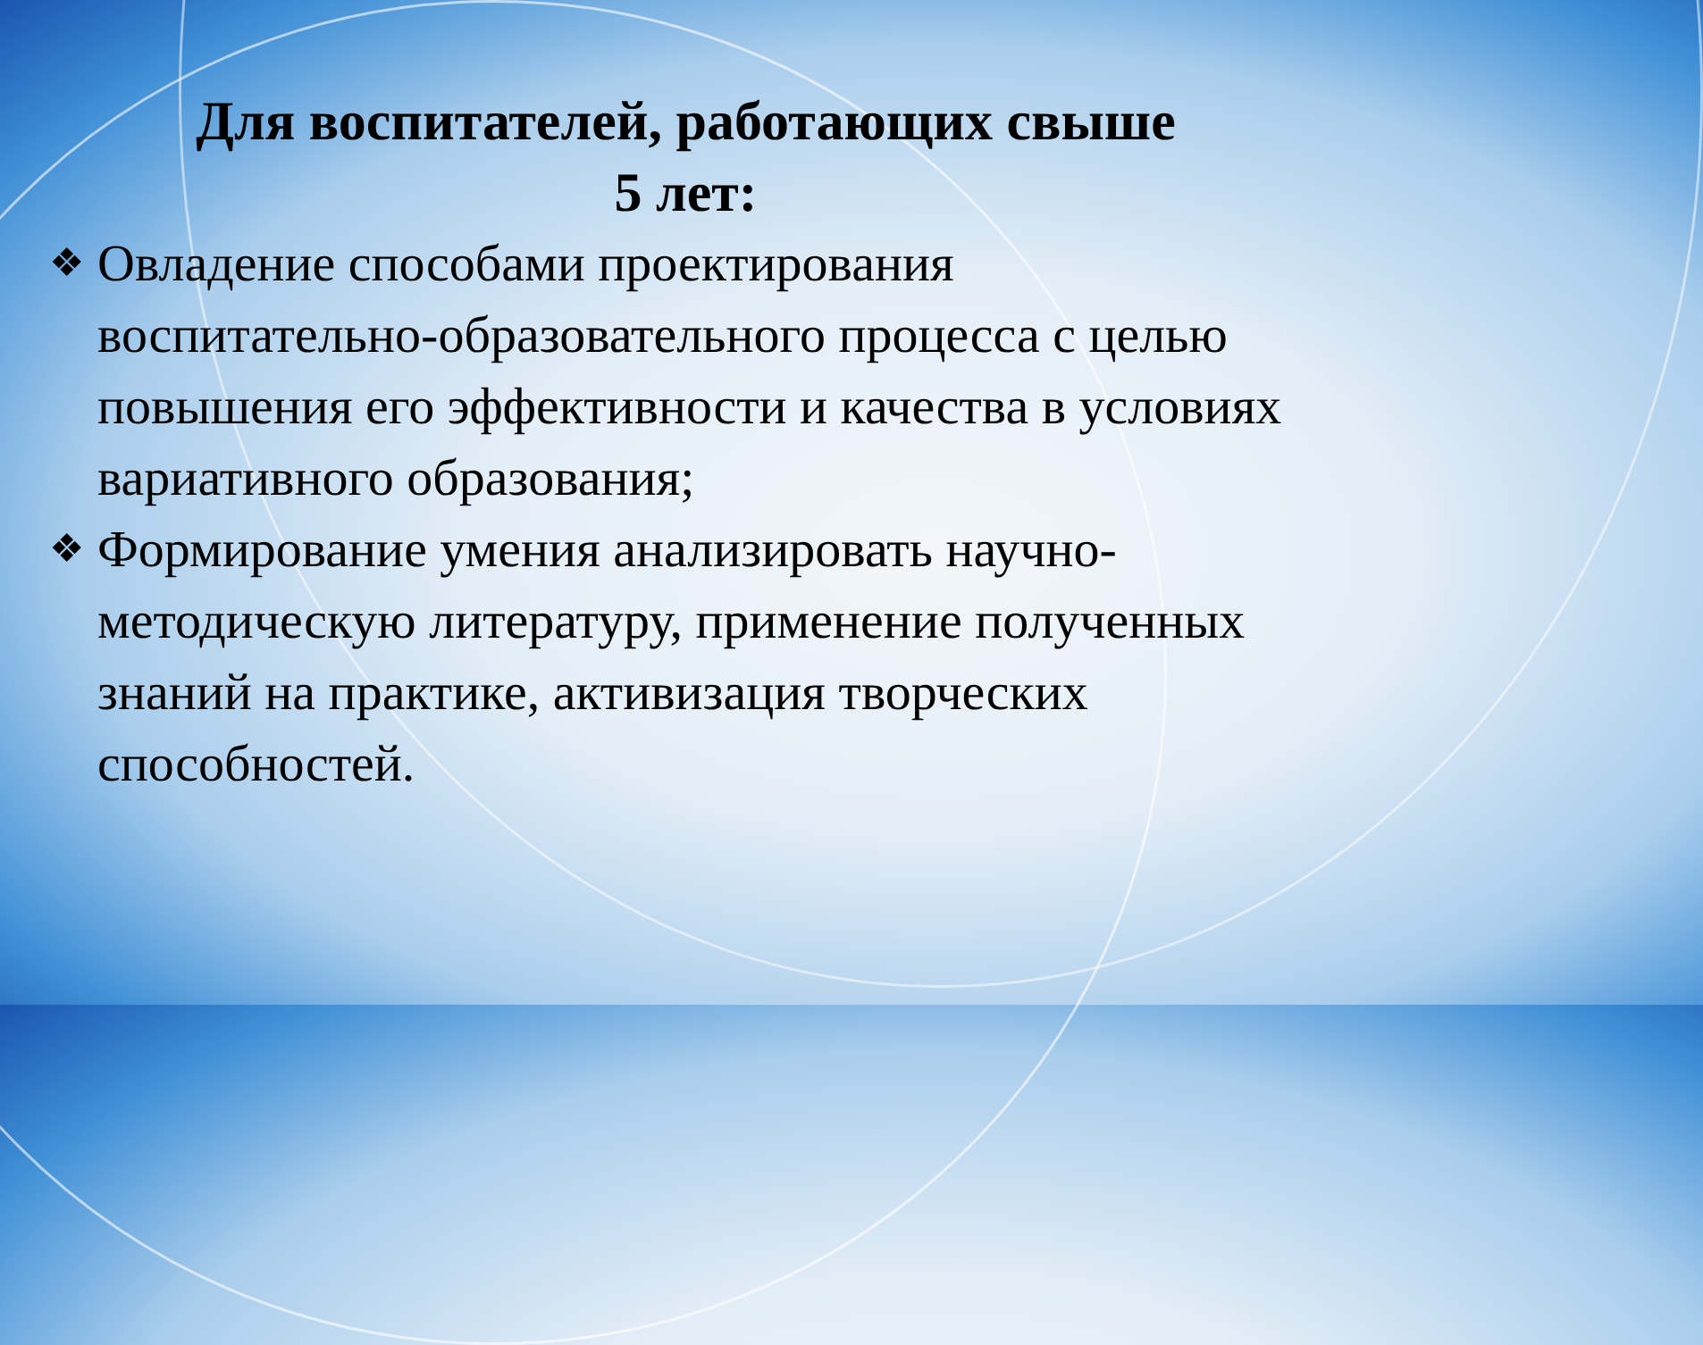Для воспитателей, работающих свыше
5 лет:
❖ Овладение способами проектирования воспитательно-образовательного процесса с целью повышения его эффективности и качества в условиях вариативного образования;
❖ Формирование умения анализировать научно-методическую литературу, применение полученных знаний на практике, активизация творческих способностей.